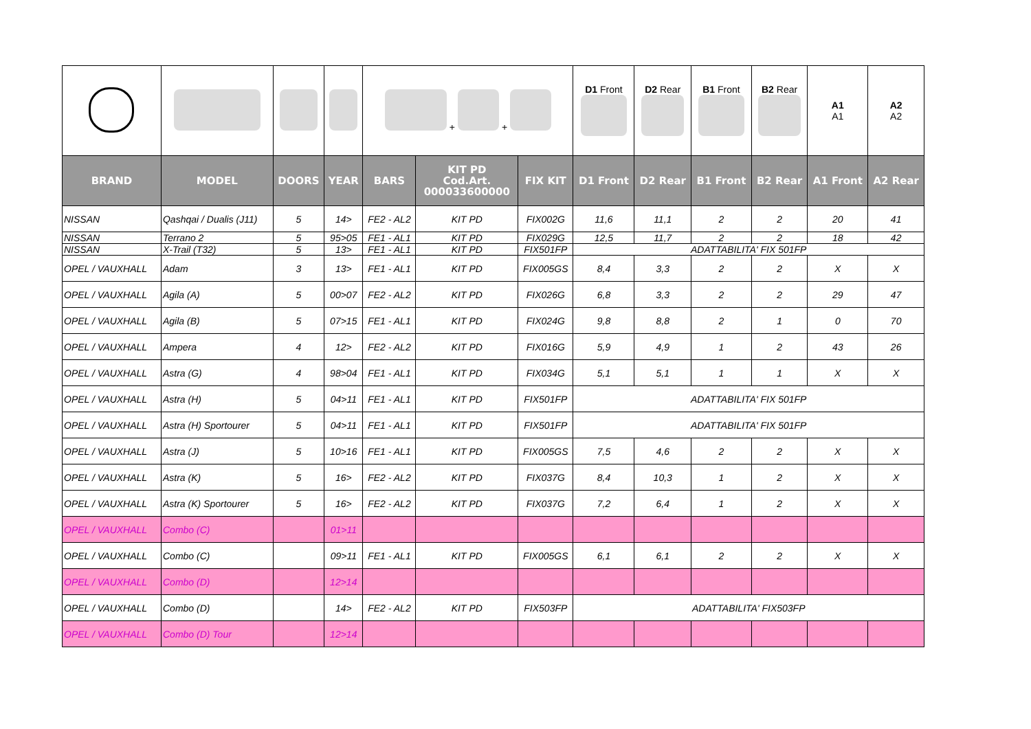| | | | | + + | | | D1 Front | D2 Rear | B1 Front | B2 Rear | A1 A1 | A2 A2 |
| BRAND | MODEL | DOORS | YEAR | BARS | KIT PD Cod.Art. 000033600000 | FIX KIT | D1 Front | D2 Rear | B1 Front | B2 Rear | A1 Front | A2 Rear |
| NISSAN | Qashqai / Dualis (J11) | 5 | 14> | FE2 - AL2 | KIT PD | FIX002G | 11,6 | 11,1 | 2 | 2 | 20 | 41 |
| NISSAN | Terrano 2 | 5 | 95>05 | FE1 - AL1 | KIT PD | FIX029G | 12,5 | 11,7 | 2 | 2 | 18 | 42 |
| NISSAN | X-Trail (T32) | 5 | 13> | FE1 - AL1 | KIT PD | FIX501FP | ADATTABILITA' FIX 501FP | | | | | |
| OPEL / VAUXHALL | Adam | 3 | 13> | FE1 - AL1 | KIT PD | FIX005GS | 8,4 | 3,3 | 2 | 2 | X | X |
| OPEL / VAUXHALL | Agila (A) | 5 | 00>07 | FE2 - AL2 | KIT PD | FIX026G | 6,8 | 3,3 | 2 | 2 | 29 | 47 |
| OPEL / VAUXHALL | Agila (B) | 5 | 07>15 | FE1 - AL1 | KIT PD | FIX024G | 9,8 | 8,8 | 2 | 1 | 0 | 70 |
| OPEL / VAUXHALL | Ampera | 4 | 12> | FE2 - AL2 | KIT PD | FIX016G | 5,9 | 4,9 | 1 | 2 | 43 | 26 |
| OPEL / VAUXHALL | Astra (G) | 4 | 98>04 | FE1 - AL1 | KIT PD | FIX034G | 5,1 | 5,1 | 1 | 1 | X | X |
| OPEL / VAUXHALL | Astra (H) | 5 | 04>11 | FE1 - AL1 | KIT PD | FIX501FP | ADATTABILITA' FIX 501FP | | | | | |
| OPEL / VAUXHALL | Astra (H) Sportourer | 5 | 04>11 | FE1 - AL1 | KIT PD | FIX501FP | ADATTABILITA' FIX 501FP | | | | | |
| OPEL / VAUXHALL | Astra (J) | 5 | 10>16 | FE1 - AL1 | KIT PD | FIX005GS | 7,5 | 4,6 | 2 | 2 | X | X |
| OPEL / VAUXHALL | Astra (K) | 5 | 16> | FE2 - AL2 | KIT PD | FIX037G | 8,4 | 10,3 | 1 | 2 | X | X |
| OPEL / VAUXHALL | Astra (K) Sportourer | 5 | 16> | FE2 - AL2 | KIT PD | FIX037G | 7,2 | 6,4 | 1 | 2 | X | X |
| OPEL / VAUXHALL | Combo (C) | | 01>11 | | | | | | | | | |
| OPEL / VAUXHALL | Combo (C) | | 09>11 | FE1 - AL1 | KIT PD | FIX005GS | 6,1 | 6,1 | 2 | 2 | X | X |
| OPEL / VAUXHALL | Combo (D) | | 12>14 | | | | | | | | | |
| OPEL / VAUXHALL | Combo (D) | | 14> | FE2 - AL2 | KIT PD | FIX503FP | ADATTABILITA' FIX503FP | | | | | |
| OPEL / VAUXHALL | Combo (D) Tour | | 12>14 | | | | | | | | | |